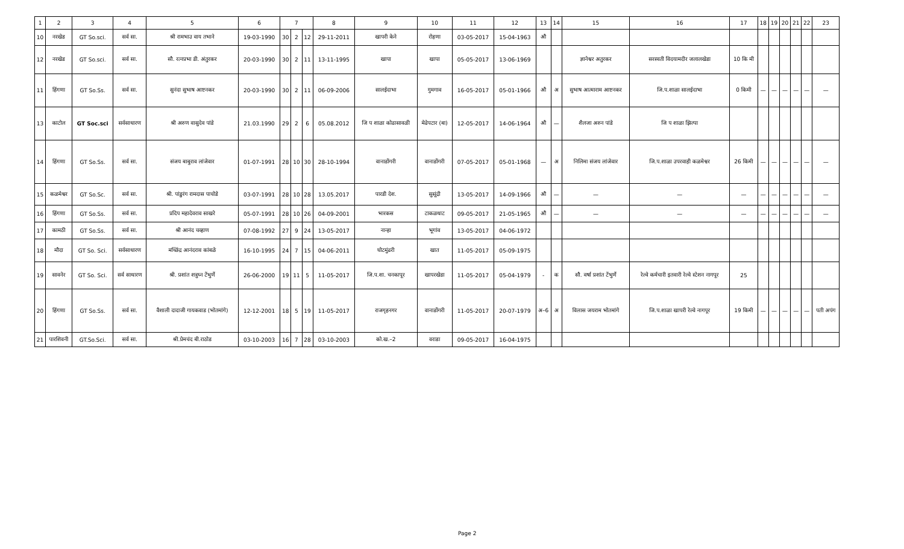| 1 | 2 | 3 | 4 | 5 | 6 | 7 | | | 8 | 9 | 10 | 11 | 12 | 13 | 14 | 15 | 16 | 17 | 18 | 19 | 20 | 21 | 22 | 23 |
| --- | --- | --- | --- | --- | --- | --- | --- | --- | --- | --- | --- | --- | --- | --- | --- | --- | --- | --- | --- | --- | --- | --- | --- | --- |
| 10 | नरखेड | GT So.sci. | सर्व सा. | श्री रामभाउ वाय तभाने | 19-03-1990 | 30 | 2 | 12 | 29-11-2011 | खापरी केने | रोहणा | 03-05-2017 | 15-04-1963 | औ | | | | | | | | | | |
| 12 | नरखेड | GT So.sci. | सर्व सा. | सौ. रत्नप्रभा डी. अंतुरकर | 20-03-1990 | 30 | 2 | 11 | 13-11-1995 | खापा | खापा | 05-05-2017 | 13-06-1969 | | | ज्ञानेश्वर अतुरकर | सरस्वती विदयामदीर जलालखेडा | 10 कि मी | | | | | | |
| 11 | हिंगणा | GT So.Ss. | सर्व सा. | सुनंदा सुभाष आष्टनकर | 20-03-1990 | 30 | 2 | 11 | 06-09-2006 | सालईदाभा | गुमगाव | 16-05-2017 | 05-01-1966 | औ | अ | सुभाष आत्माराम आष्टनकर | जि.प.शाळा सालईदाभा | 0 किमी | — | — | — | — | — | — |
| 13 | काटोल | GT Soc.sci | सर्वसाधारण | श्री अरुण वासुदेव पांडे | 21.03.1990 | 29 | 2 | 6 | 05.08.2012 | जि प शाळा कोढासावळी | मेढेपटार (बा) | 12-05-2017 | 14-06-1964 | औ | — | शैलजा अरुन पांडे | जि प शाळा झिल्पा | | | | | | | |
| 14 | हिंगणा | GT So.Ss. | सर्व सा. | संजय बाबुराव लांजेवार | 01-07-1991 | 28 | 10 | 30 | 28-10-1994 | वानाडोंगरी | वानाडोंगरी | 07-05-2017 | 05-01-1968 | — | अ | निलिमा संजय लांजेवार | जि.प.शाळा उपरवाही कळमेश्वर | 26 किमी | — | — | — | — | — | — |
| 15 | कळमेश्वर | GT So.Sc. | सर्व सा. | श्री. पांडुरंग रामदास पाचोडे | 03-07-1991 | 28 | 10 | 28 | 13.05.2017 | पारडी देश. | सुसूंद्री | 13-05-2017 | 14-09-1966 | औ | — | — | — | — | — | — | — | — | — | — |
| 16 | हिंगणा | GT So.Ss. | सर्व सा. | प्रदिप महादेवराव साखरे | 05-07-1991 | 28 | 10 | 26 | 04-09-2001 | भारकस | टाकळधाट | 09-05-2017 | 21-05-1965 | औ | — | — | — | — | — | — | — | — | — | — |
| 17 | कामठी | GT So.Ss. | सर्व सा. | श्री आनंद चव्हाण | 07-08-1992 | 27 | 9 | 24 | 13-05-2017 | नान्हा | भूगांव | 13-05-2017 | 04-06-1972 | | | | | | | | | | | |
| 18 | मौदा | GT So. Sci. | सर्वसाधारण | मच्छिंद्र आनंदराव कांबळे | 16-10-1995 | 24 | 7 | 15 | 04-06-2011 | घोटमुंढरी | खात | 11-05-2017 | 05-09-1975 | | | | | | | | | | | |
| 19 | सावनेर | GT So. Sci. | सर्व साधारण | श्री. प्रशांत शत्रुघ्न टेंभुर्णे | 26-06-2000 | 19 | 11 | 5 | 11-05-2017 | जि.प.शा. चनकापूर | खापरखेडा | 11-05-2017 | 05-04-1979 | - | क | सौ. वर्षा प्रशांत टेंभुर्णे | रेल्वे कर्मचारी इतवारी रेल्वे स्टेशन नागपूर | 25 | | | | | | |
| 20 | हिंगणा | GT So.Ss. | सर्व सा. | वैशाली दादाजी गायकवाड (भोतमांगे) | 12-12-2001 | 18 | 5 | 19 | 11-05-2017 | राजगृहनगर | वानाडोंगरी | 11-05-2017 | 20-07-1979 | अ–6 | अ | विलास जयराम भोतमांगे | जि.प.शाळा खापरी रेल्वे नागपूर | 19 किमी | — | — | — | — | — | पती अपंग |
| 21 | पारशिवनी | GT.So.Sci. | सर्व सा. | श्री.प्रेमचंद बी.राठोड | 03-10-2003 | 16 | 7 | 28 | 03-10-2003 | को.ख.–2 | वराडा | 09-05-2017 | 16-04-1975 | | | | | | | | | | | |
Page 2